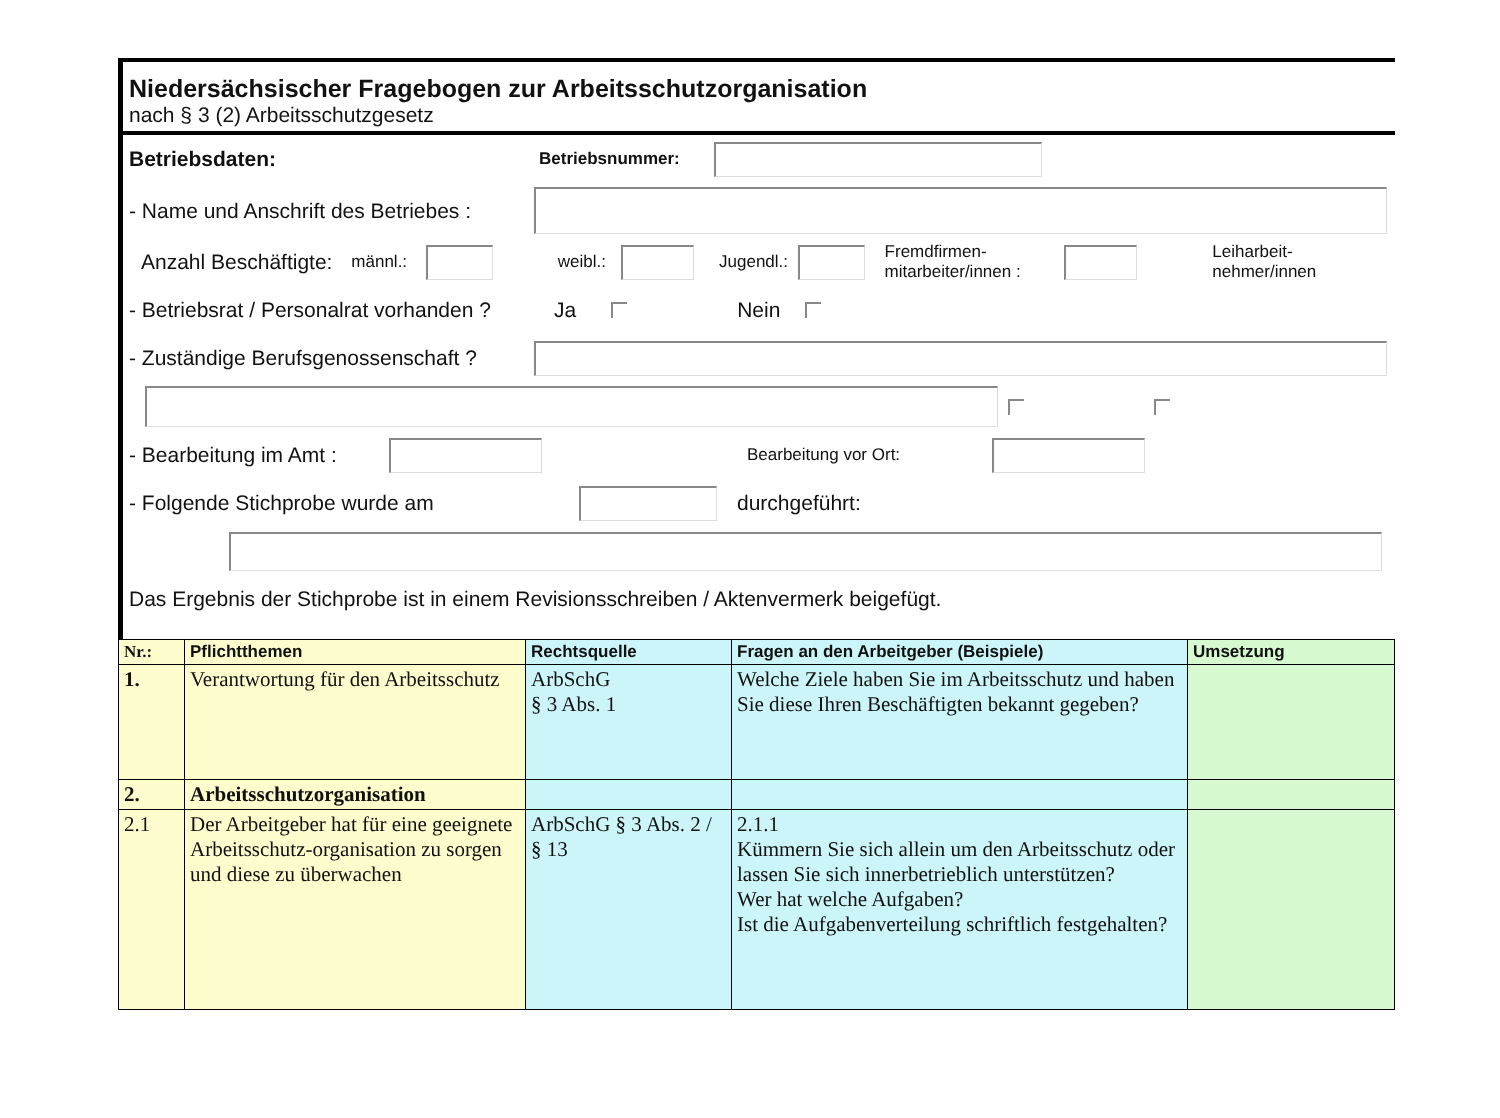Niedersächsischer Fragebogen zur Arbeitsschutzorganisation
nach § 3 (2) Arbeitsschutzgesetz
Betriebsdaten: Betriebsnummer:
- Name und Anschrift des Betriebes :
Anzahl Beschäftigte: männl.: weibl.: Jugendl.: Fremdfirmen- mitarbeiter/innen : Leiharbeit- nehmer/innen
- Betriebsrat / Personalrat vorhanden ? Ja Nein
- Zuständige Berufsgenossenschaft ?
- Bearbeitung im Amt : Bearbeitung vor Ort:
- Folgende Stichprobe wurde am durchgeführt:
Das Ergebnis der Stichprobe ist in einem Revisionsschreiben / Aktenvermerk beigefügt.
| Nr.: | Pflichtthemen | Rechtsquelle | Fragen an den Arbeitgeber (Beispiele) | Umsetzung |
| --- | --- | --- | --- | --- |
| 1. | Verantwortung für den Arbeitsschutz | ArbSchG § 3 Abs. 1 | Welche Ziele haben Sie im Arbeitsschutz und haben Sie diese Ihren Beschäftigten bekannt gegeben? | |
| 2. | Arbeitsschutzorganisation | | | |
| 2.1 | Der Arbeitgeber hat für eine geeignete Arbeitsschutz-organisation zu sorgen und diese zu überwachen | ArbSchG § 3 Abs. 2 / § 13 | 2.1.1 Kümmern Sie sich allein um den Arbeitsschutz oder lassen Sie sich innerbetrieblich unterstützen? Wer hat welche Aufgaben? Ist die Aufgabenverteilung schriftlich festgehalten? | |